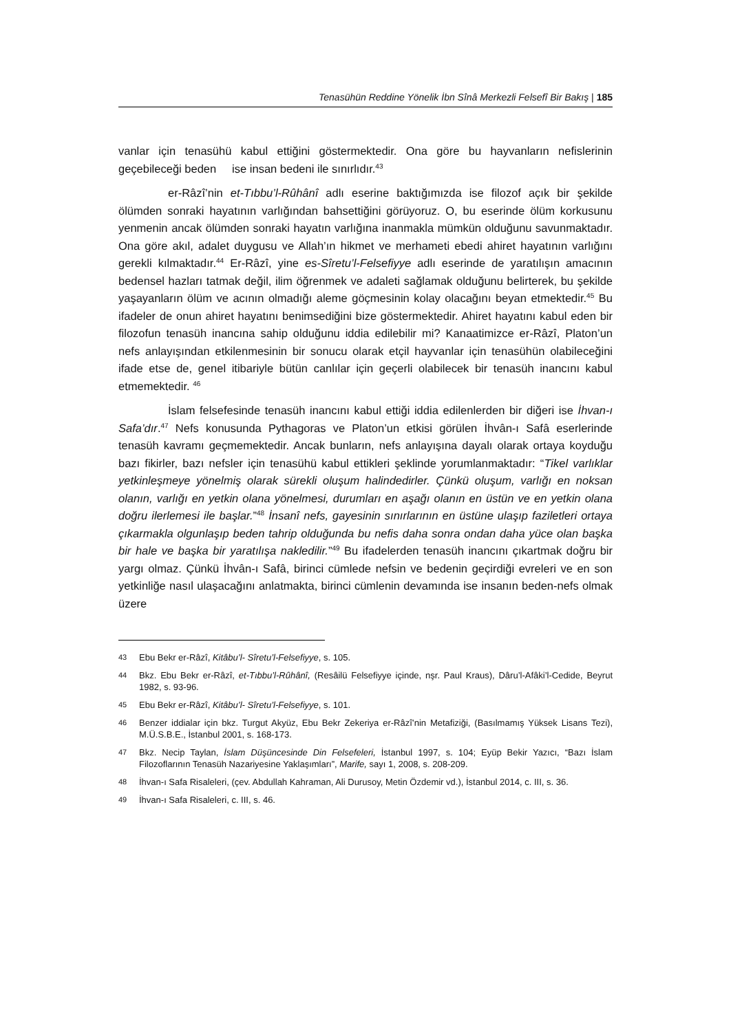Tenasühün Reddine Yönelik İbn Sînâ Merkezli Felsefî Bir Bakış | 185
vanlar için tenasühü kabul ettiğini göstermektedir. Ona göre bu hayvanların nefislerinin geçebileceği beden ise insan bedeni ile sınırlıdır.<sup>43</sup>
er-Râzî’nin et-Tıbbu’l-Rûhânî adlı eserine baktığımızda ise filozof açık bir şekilde ölümden sonraki hayatının varlığından bahsettiğini görüyoruz. O, bu eserinde ölüm korkusunu yenmenin ancak ölümden sonraki hayatın varlığına inanmakla mümkün olduğunu savunmaktadır. Ona göre akıl, adalet duygusu ve Allah’ın hikmet ve merhameti ebedi ahiret hayatının varlığını gerekli kılmaktadır.<sup>44</sup> Er-Râzî, yine es-Sîretu’l-Felsefiyye adlı eserinde de yaratılışın amacının bedensel hazları tatmak değil, ilim öğrenmek ve adaleti sağlamak olduğunu belirterek, bu şekilde yaşayanların ölüm ve acının olmadığı aleme göçmesinin kolay olacağını beyan etmektedir.<sup>45</sup> Bu ifadeler de onun ahiret hayatını benimsediğini bize göstermektedir. Ahiret hayatını kabul eden bir filozofun tenasüh inancına sahip olduğunu iddia edilebilir mi? Kanaatimizce er-Râzî, Platon’un nefs anlayışından etkilenmesinin bir sonucu olarak etçil hayvanlar için tenasühün olabileceğini ifade etse de, genel itibariyle bütün canlılar için geçerli olabilecek bir tenasüh inancını kabul etmemektedir. <sup>46</sup>
İslam felsefesinde tenasüh inancını kabul ettiği iddia edilenlerden bir diğeri ise İhvan-ı Safa’dır.<sup>47</sup> Nefs konusunda Pythagoras ve Platon’un etkisi görülen İhvân-ı Safâ eserlerinde tenasüh kavramı geçmemektedir. Ancak bunların, nefs anlayışına dayalı olarak ortaya koyduğu bazı fikirler, bazı nefsler için tenasühü kabul ettikleri şeklinde yorumlanmaktadır: “Tikel varlıklar yetkinleşmeye yönelmiş olarak sürekli oluşum halindedirler. Çünkü oluşum, varlığı en noksan olanın, varlığı en yetkin olana yönelmesi, durumları en aşağı olanın en üstün ve en yetkin olana doğru ilerlemesi ile başlar.”<sup>48</sup> İnsanî nefs, gayesinin sınırlarının en üstüne ulaşıp faziletleri ortaya çıkarmakla olgunlaşıp beden tahrip olduğunda bu nefis daha sonra ondan daha yüce olan başka bir hale ve başka bir yaratılışa nakledilir.”<sup>49</sup> Bu ifadelerden tenasüh inancını çıkartmak doğru bir yargı olmaz. Çünkü İhvân-ı Safâ, birinci cümlede nefsin ve bedenin geçirdiği evreleri ve en son yetkinliğe nasıl ulaşacağını anlatmakta, birinci cümlenin devamında ise insanın beden-nefs olmak üzere
43
Ebu Bekr er-Râzî, Kitâbu’l- Sîretu’l-Felsefiyye, s. 105.
44
Bkz. Ebu Bekr er-Râzî, et-Tıbbu’l-Rûhânî, (Resâilü Felsefiyye içinde, nşr. Paul Kraus), Dâru’l-Afâki’l-Cedide, Beyrut 1982, s. 93-96.
45
Ebu Bekr er-Râzî, Kitâbu’l- Sîretu’l-Felsefiyye, s. 101.
46
Benzer iddialar için bkz. Turgut Akyüz, Ebu Bekr Zekeriya er-Râzî’nin Metafiziği, (Basılmamış Yüksek Lisans Tezi), M.Ü.S.B.E., İstanbul 2001, s. 168-173.
47
Bkz. Necip Taylan, İslam Düşüncesinde Din Felsefeleri, İstanbul 1997, s. 104; Eyüp Bekir Yazıcı, “Bazı İslam Filozoflarının Tenasüh Nazariyesine Yaklaşımları”, Marife, sayı 1, 2008, s. 208-209.
48
İhvan-ı Safa Risaleleri, (çev. Abdullah Kahraman, Ali Durusoy, Metin Özdemir vd.), İstanbul 2014, c. III, s. 36.
49
İhvan-ı Safa Risaleleri, c. III, s. 46.